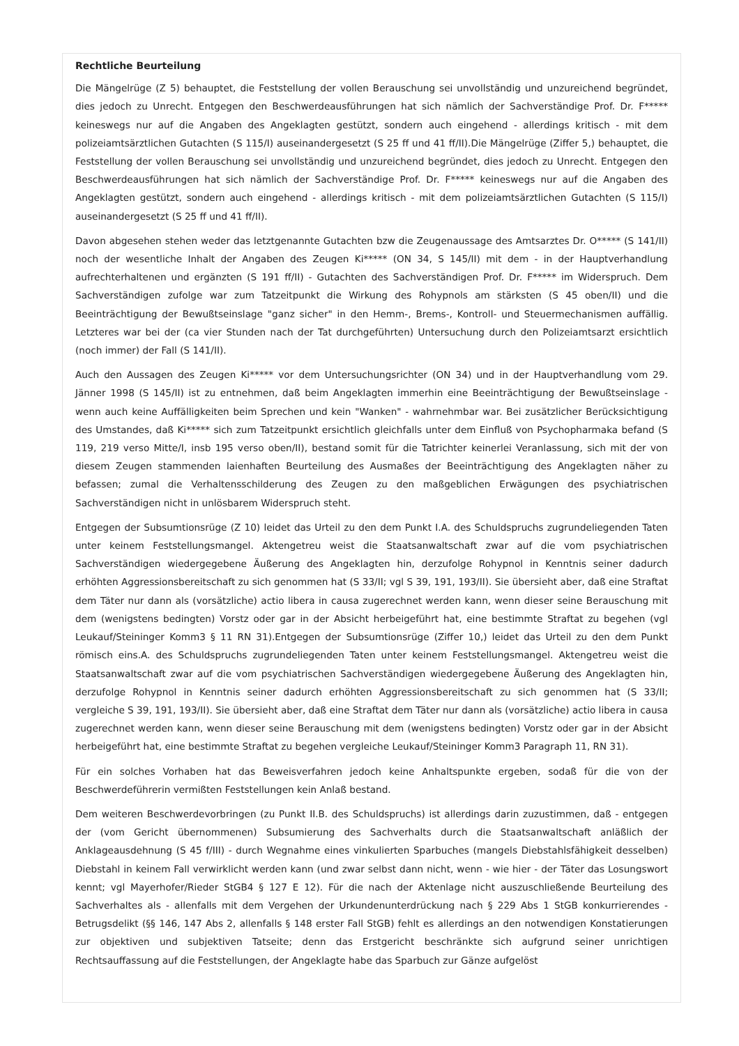Rechtliche Beurteilung
Die Mängelrüge (Z 5) behauptet, die Feststellung der vollen Berauschung sei unvollständig und unzureichend begründet, dies jedoch zu Unrecht. Entgegen den Beschwerdeausführungen hat sich nämlich der Sachverständige Prof. Dr. F***** keineswegs nur auf die Angaben des Angeklagten gestützt, sondern auch eingehend - allerdings kritisch - mit dem polizeiamtsärztlichen Gutachten (S 115/I) auseinandergesetzt (S 25 ff und 41 ff/II).Die Mängelrüge (Ziffer 5,) behauptet, die Feststellung der vollen Berauschung sei unvollständig und unzureichend begründet, dies jedoch zu Unrecht. Entgegen den Beschwerdeausführungen hat sich nämlich der Sachverständige Prof. Dr. F***** keineswegs nur auf die Angaben des Angeklagten gestützt, sondern auch eingehend - allerdings kritisch - mit dem polizeiamtsärztlichen Gutachten (S 115/I) auseinandergesetzt (S 25 ff und 41 ff/II).
Davon abgesehen stehen weder das letztgenannte Gutachten bzw die Zeugenaussage des Amtsarztes Dr. O***** (S 141/II) noch der wesentliche Inhalt der Angaben des Zeugen Ki***** (ON 34, S 145/II) mit dem - in der Hauptverhandlung aufrechterhaltenen und ergänzten (S 191 ff/II) - Gutachten des Sachverständigen Prof. Dr. F***** im Widerspruch. Dem Sachverständigen zufolge war zum Tatzeitpunkt die Wirkung des Rohypnols am stärksten (S 45 oben/II) und die Beeinträchtigung der Bewußtseinslage "ganz sicher" in den Hemm-, Brems-, Kontroll- und Steuermechanismen auffällig. Letzteres war bei der (ca vier Stunden nach der Tat durchgeführten) Untersuchung durch den Polizeiamtsarzt ersichtlich (noch immer) der Fall (S 141/II).
Auch den Aussagen des Zeugen Ki***** vor dem Untersuchungsrichter (ON 34) und in der Hauptverhandlung vom 29. Jänner 1998 (S 145/II) ist zu entnehmen, daß beim Angeklagten immerhin eine Beeinträchtigung der Bewußtseinslage - wenn auch keine Auffälligkeiten beim Sprechen und kein "Wanken" - wahrnehmbar war. Bei zusätzlicher Berücksichtigung des Umstandes, daß Ki***** sich zum Tatzeitpunkt ersichtlich gleichfalls unter dem Einfluß von Psychopharmaka befand (S 119, 219 verso Mitte/I, insb 195 verso oben/II), bestand somit für die Tatrichter keinerlei Veranlassung, sich mit der von diesem Zeugen stammenden laienhaften Beurteilung des Ausmaßes der Beeinträchtigung des Angeklagten näher zu befassen; zumal die Verhaltensschilderung des Zeugen zu den maßgeblichen Erwägungen des psychiatrischen Sachverständigen nicht in unlösbarem Widerspruch steht.
Entgegen der Subsumtionsrüge (Z 10) leidet das Urteil zu den dem Punkt I.A. des Schuldspruchs zugrundeliegenden Taten unter keinem Feststellungsmangel. Aktengetreu weist die Staatsanwaltschaft zwar auf die vom psychiatrischen Sachverständigen wiedergegebene Äußerung des Angeklagten hin, derzufolge Rohypnol in Kenntnis seiner dadurch erhöhten Aggressionsbereitschaft zu sich genommen hat (S 33/II; vgl S 39, 191, 193/II). Sie übersieht aber, daß eine Straftat dem Täter nur dann als (vorsätzliche) actio libera in causa zugerechnet werden kann, wenn dieser seine Berauschung mit dem (wenigstens bedingten) Vorstz oder gar in der Absicht herbeigeführt hat, eine bestimmte Straftat zu begehen (vgl Leukauf/Steininger Komm3 § 11 RN 31).Entgegen der Subsumtionsrüge (Ziffer 10,) leidet das Urteil zu den dem Punkt römisch eins.A. des Schuldspruchs zugrundeliegenden Taten unter keinem Feststellungsmangel. Aktengetreu weist die Staatsanwaltschaft zwar auf die vom psychiatrischen Sachverständigen wiedergegebene Äußerung des Angeklagten hin, derzufolge Rohypnol in Kenntnis seiner dadurch erhöhten Aggressionsbereitschaft zu sich genommen hat (S 33/II; vergleiche S 39, 191, 193/II). Sie übersieht aber, daß eine Straftat dem Täter nur dann als (vorsätzliche) actio libera in causa zugerechnet werden kann, wenn dieser seine Berauschung mit dem (wenigstens bedingten) Vorstz oder gar in der Absicht herbeigeführt hat, eine bestimmte Straftat zu begehen vergleiche Leukauf/Steininger Komm3 Paragraph 11, RN 31).
Für ein solches Vorhaben hat das Beweisverfahren jedoch keine Anhaltspunkte ergeben, sodaß für die von der Beschwerdeführerin vermißten Feststellungen kein Anlaß bestand.
Dem weiteren Beschwerdevorbringen (zu Punkt II.B. des Schuldspruchs) ist allerdings darin zuzustimmen, daß - entgegen der (vom Gericht übernommenen) Subsumierung des Sachverhalts durch die Staatsanwaltschaft anläßlich der Anklageausdehnung (S 45 f/III) - durch Wegnahme eines vinkulierten Sparbuches (mangels Diebstahlsfähigkeit desselben) Diebstahl in keinem Fall verwirklicht werden kann (und zwar selbst dann nicht, wenn - wie hier - der Täter das Losungswort kennt; vgl Mayerhofer/Rieder StGB4 § 127 E 12). Für die nach der Aktenlage nicht auszuschließende Beurteilung des Sachverhaltes als - allenfalls mit dem Vergehen der Urkundenunterdrückung nach § 229 Abs 1 StGB konkurrierendes - Betrugsdelikt (§§ 146, 147 Abs 2, allenfalls § 148 erster Fall StGB) fehlt es allerdings an den notwendigen Konstatierungen zur objektiven und subjektiven Tatseite; denn das Erstgericht beschränkte sich aufgrund seiner unrichtigen Rechtsauffassung auf die Feststellungen, der Angeklagte habe das Sparbuch zur Gänze aufgelöst